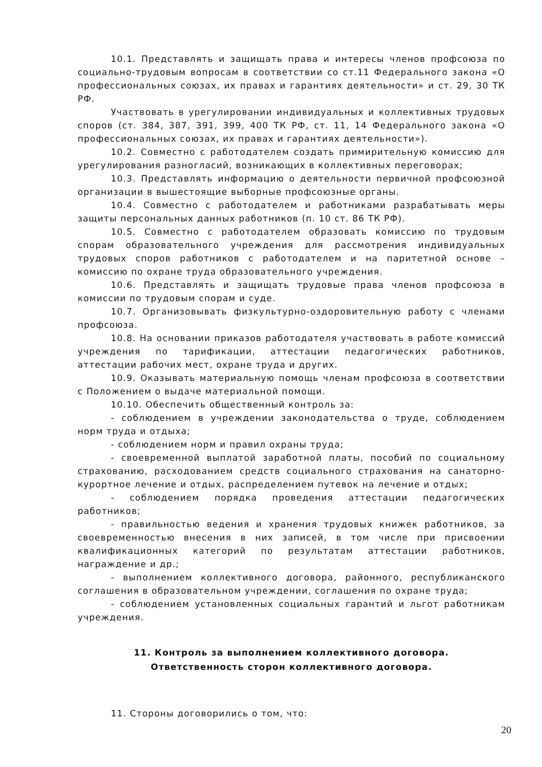10.1. Представлять и защищать права и интересы членов профсоюза по социально-трудовым вопросам в соответствии со ст.11 Федерального закона «О профессиональных союзах, их правах и гарантиях деятельности» и ст. 29, 30 ТК РФ.
Участвовать в урегулировании индивидуальных и коллективных трудовых споров (ст. 384, 387, 391, 399, 400 ТК РФ, ст. 11, 14 Федерального закона «О профессиональных союзах, их правах и гарантиях деятельности»).
10.2. Совместно с работодателем создать примирительную комиссию для урегулирования разногласий, возникающих в коллективных переговорах;
10.3. Представлять информацию о деятельности первичной профсоюзной организации в вышестоящие выборные профсоюзные органы.
10.4. Совместно с работодателем и работниками разрабатывать меры защиты персональных данных работников (п. 10 ст. 86 ТК РФ).
10.5. Совместно с работодателем образовать комиссию по трудовым спорам образовательного учреждения для рассмотрения индивидуальных трудовых споров работников с работодателем и на паритетной основе – комиссию по охране труда образовательного учреждения.
10.6. Представлять и защищать трудовые права членов профсоюза в комиссии по трудовым спорам и суде.
10.7. Организовывать физкультурно-оздоровительную работу с членами профсоюза.
10.8. На основании приказов работодателя участвовать в работе комиссий учреждения по тарификации, аттестации педагогических работников, аттестации рабочих мест, охране труда и других.
10.9. Оказывать материальную помощь членам профсоюза в соответствии с Положением о выдаче материальной помощи.
10.10. Обеспечить общественный контроль за:
- соблюдением в учреждении законодательства о труде, соблюдением норм труда и отдыха;
- соблюдением норм и правил охраны труда;
- своевременной выплатой заработной платы, пособий по социальному страхованию, расходованием средств социального страхования на санаторно-курортное лечение и отдых, распределением путевок на лечение и отдых;
- соблюдением порядка проведения аттестации педагогических работников;
- правильностью ведения и хранения трудовых книжек работников, за своевременностью внесения в них записей, в том числе при присвоении квалификационных категорий по результатам аттестации работников, награждение и др.;
- выполнением коллективного договора, районного, республиканского соглашения в образовательном учреждении, соглашения по охране труда;
- соблюдением установленных социальных гарантий и льгот работникам учреждения.
11. Контроль за выполнением коллективного договора.
Ответственность сторон коллективного договора.
11. Стороны договорились о том, что:
20